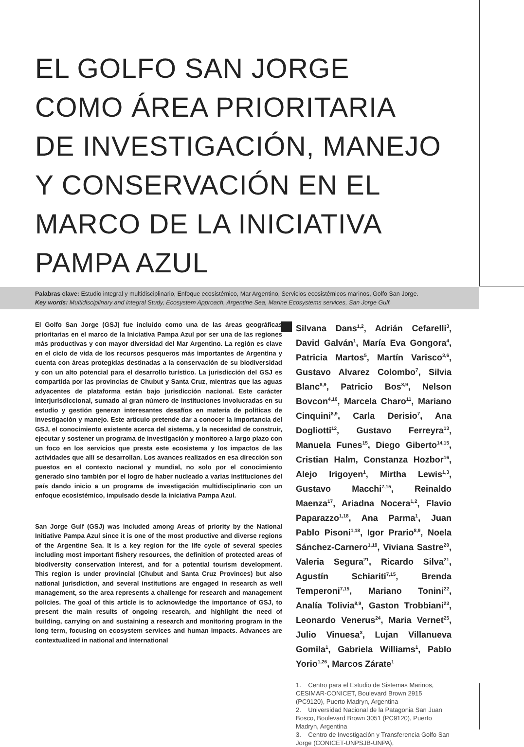EL GOLFO SAN JORGE
COMO ÁREA PRIORITARIA
DE INVESTIGACIÓN, MANEJO
Y CONSERVACIÓN EN EL
MARCO DE LA INICIATIVA
PAMPA AZUL
Palabras clave: Estudio integral y multidisciplinario, Enfoque ecosistémico, Mar Argentino, Servicios ecosistémicos marinos, Golfo San Jorge.
Key words: Multidisciplinary and integral Study, Ecosystem Approach, Argentine Sea, Marine Ecosystems services, San Jorge Gulf.
El Golfo San Jorge (GSJ) fue incluido como una de las áreas geográficas prioritarias en el marco de la Iniciativa Pampa Azul por ser una de las regiones más productivas y con mayor diversidad del Mar Argentino. La región es clave en el ciclo de vida de los recursos pesqueros más importantes de Argentina y cuenta con áreas protegidas destinadas a la conservación de su biodiversidad y con un alto potencial para el desarrollo turístico. La jurisdicción del GSJ es compartida por las provincias de Chubut y Santa Cruz, mientras que las aguas adyacentes de plataforma están bajo jurisdicción nacional. Este carácter interjurisdiccional, sumado al gran número de instituciones involucradas en su estudio y gestión generan interesantes desafíos en materia de políticas de investigación y manejo. Este artículo pretende dar a conocer la importancia del GSJ, el conocimiento existente acerca del sistema, y la necesidad de construir, ejecutar y sostener un programa de investigación y monitoreo a largo plazo con un foco en los servicios que presta este ecosistema y los impactos de las actividades que allí se desarrollan. Los avances realizados en esa dirección son puestos en el contexto nacional y mundial, no solo por el conocimiento generado sino también por el logro de haber nucleado a varias instituciones del país dando inicio a un programa de investigación multidisciplinario con un enfoque ecosistémico, impulsado desde la iniciativa Pampa Azul.
San Jorge Gulf (GSJ) was included among Areas of priority by the National Initiative Pampa Azul since it is one of the most productive and diverse regions of the Argentine Sea. It is a key region for the life cycle of several species including most important fishery resources, the definition of protected areas of biodiversity conservation interest, and for a potential tourism development. This region is under provincial (Chubut and Santa Cruz Provinces) but also national jurisdiction, and several institutions are engaged in research as well management, so the area represents a challenge for research and management policies. The goal of this article is to acknowledge the importance of GSJ, to present the main results of ongoing research, and highlight the need of building, carrying on and sustaining a research and monitoring program in the long term, focusing on ecosystem services and human impacts. Advances are contextualized in national and international
Silvana Dans<sup>1,2</sup>, Adrián Cefarelli<sup>3</sup>, David Galván<sup>1</sup>, María Eva Gongora<sup>4</sup>, Patricia Martos<sup>5</sup>, Martín Varisco<sup>3,6</sup>, Gustavo Alvarez Colombo<sup>7</sup>, Silvia Blanc<sup>8,9</sup>, Patricio Bos<sup>8,9</sup>, Nelson Bovcon<sup>4,10</sup>, Marcela Charo<sup>11</sup>, Mariano Cinquini<sup>8,9</sup>, Carla Derisio<sup>7</sup>, Ana Dogliotti<sup>12</sup>, Gustavo Ferreyra<sup>13</sup>, Manuela Funes<sup>15</sup>, Diego Giberto<sup>14,15</sup>, Cristian Halm, Constanza Hozbor<sup>16</sup>, Alejo Irigoyen<sup>1</sup>, Mirtha Lewis<sup>1,3</sup>, Gustavo Macchi<sup>7,15</sup>, Reinaldo Maenza<sup>17</sup>, Ariadna Nocera<sup>1,2</sup>, Flavio Paparazzo<sup>1,18</sup>, Ana Parma<sup>1</sup>, Juan Pablo Pisoni<sup>1,18</sup>, Igor Prario<sup>8,9</sup>, Noela Sánchez-Carnero<sup>1,19</sup>, Viviana Sastre<sup>20</sup>, Valeria Segura<sup>21</sup>, Ricardo Silva<sup>21</sup>, Agustín Schiariti<sup>7,15</sup>, Brenda Temperoni<sup>7,15</sup>, Mariano Tonini<sup>22</sup>, Analía Tolivia<sup>8,9</sup>, Gaston Trobbiani<sup>23</sup>, Leonardo Venerus<sup>24</sup>, Maria Vernet<sup>25</sup>, Julio Vinuesa<sup>3</sup>, Lujan Villanueva Gomila<sup>1</sup>, Gabriela Williams<sup>1</sup>, Pablo Yorio<sup>1,26</sup>, Marcos Zárate<sup>1</sup>
1. Centro para el Estudio de Sistemas Marinos, CESIMAR-CONICET, Boulevard Brown 2915 (PC9120), Puerto Madryn, Argentina
2. Universidad Nacional de la Patagonia San Juan Bosco, Boulevard Brown 3051 (PC9120), Puerto Madryn, Argentina
3. Centro de Investigación y Transferencia Golfo San Jorge (CONICET-UNPSJB-UNPA),